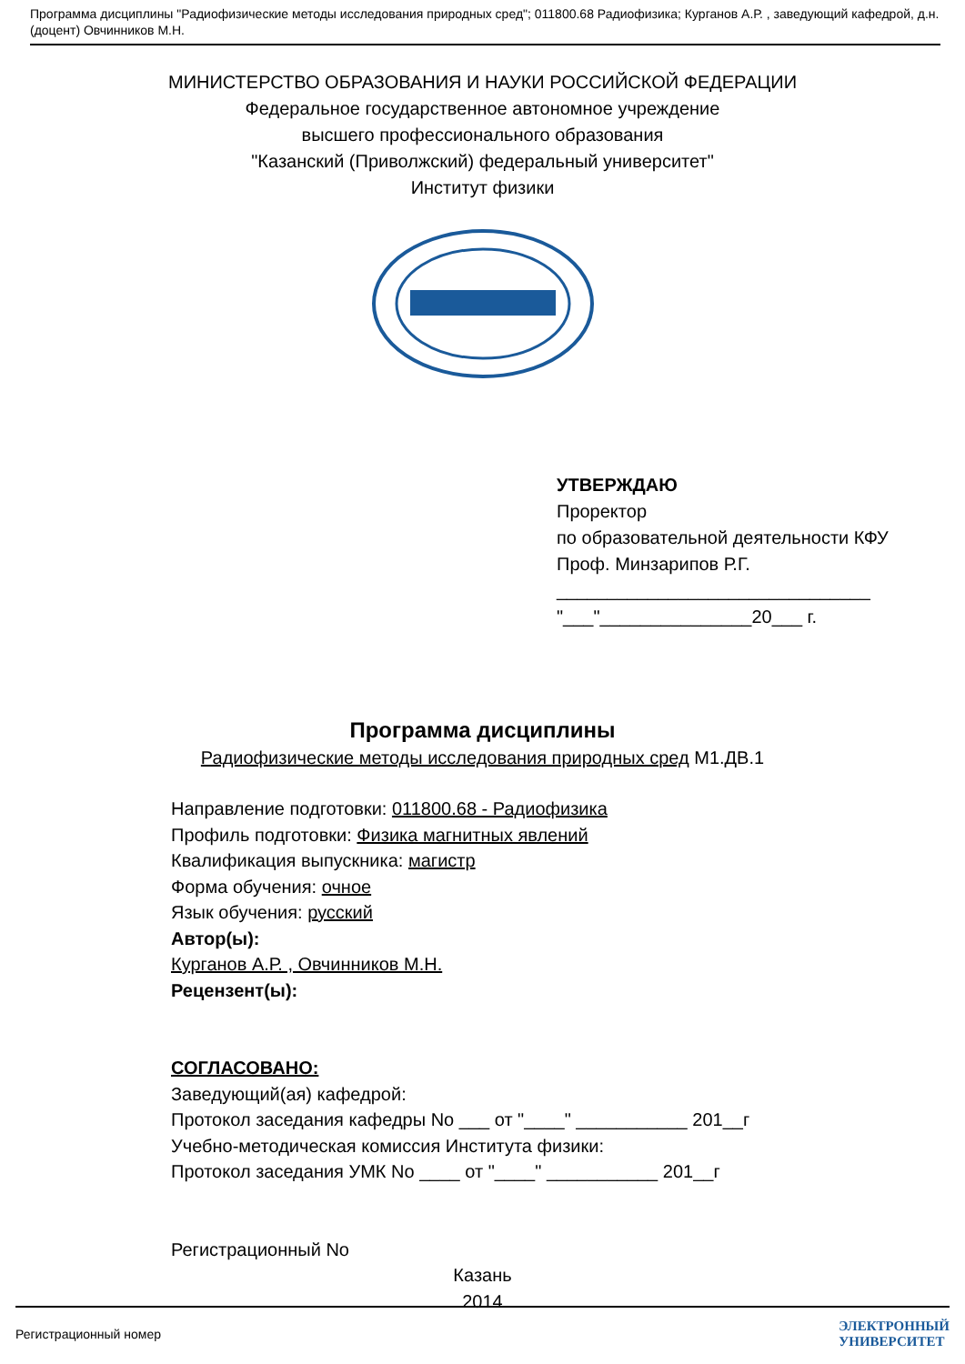Программа дисциплины "Радиофизические методы исследования природных сред"; 011800.68 Радиофизика; Курганов А.Р. , заведующий кафедрой, д.н. (доцент) Овчинников М.Н.
МИНИСТЕРСТВО ОБРАЗОВАНИЯ И НАУКИ РОССИЙСКОЙ ФЕДЕРАЦИИ
Федеральное государственное автономное учреждение
высшего профессионального образования
"Казанский (Приволжский) федеральный университет"
Институт физики
УТВЕРЖДАЮ
Проректор
по образовательной деятельности КФУ
Проф. Минзарипов Р.Г.
_______________________________
"___"_______________20___ г.
Программа дисциплины
Радиофизические методы исследования природных сред М1.ДВ.1
Направление подготовки: 011800.68 - Радиофизика
Профиль подготовки: Физика магнитных явлений
Квалификация выпускника: магистр
Форма обучения: очное
Язык обучения: русский
Автор(ы):
Курганов А.Р. , Овчинников М.Н.
Рецензент(ы):
СОГЛАСОВАНО:
Заведующий(ая) кафедрой:
Протокол заседания кафедры No ___ от "____" ___________ 201__г
Учебно-методическая комиссия Института физики:
Протокол заседания УМК No ____ от "____" ___________ 201__г
Регистрационный No
Казань
2014
Регистрационный номер ЭЛЕКТРОННЫЙ
УНИВЕРСИТЕТ